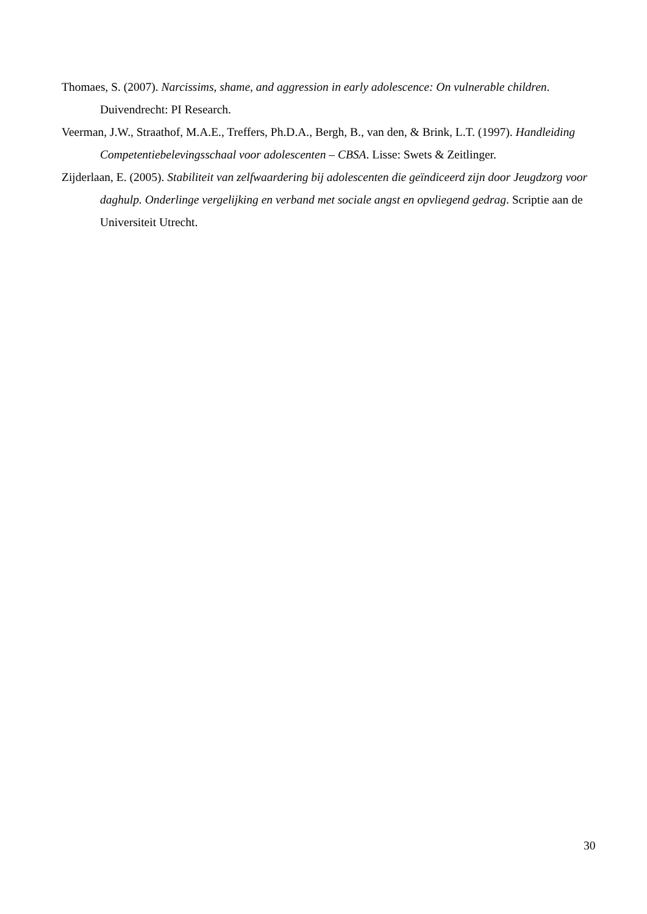Thomaes, S. (2007). Narcissims, shame, and aggression in early adolescence: On vulnerable children. Duivendrecht: PI Research.
Veerman, J.W., Straathof, M.A.E., Treffers, Ph.D.A., Bergh, B., van den, & Brink, L.T. (1997). Handleiding Competentiebelevingsschaal voor adolescenten – CBSA. Lisse: Swets & Zeitlinger.
Zijderlaan, E. (2005). Stabiliteit van zelfwaardering bij adolescenten die geïndiceerd zijn door Jeugdzorg voor daghulp. Onderlinge vergelijking en verband met sociale angst en opvliegend gedrag. Scriptie aan de Universiteit Utrecht.
30